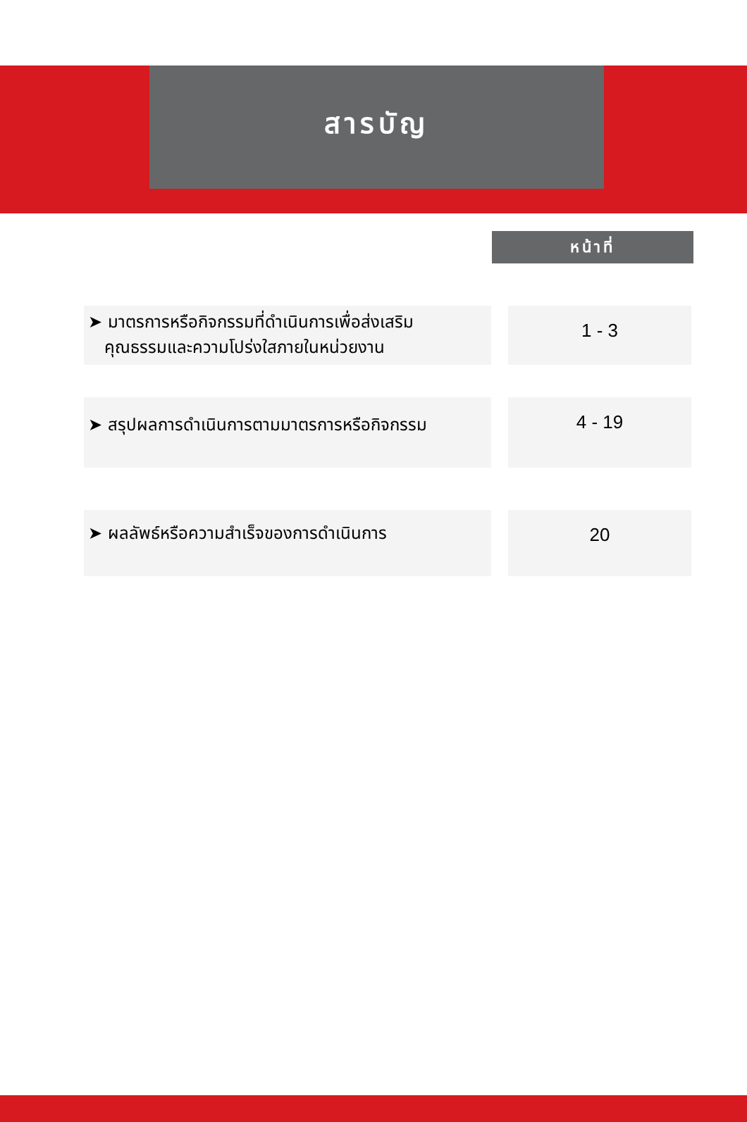สารบัญ
หน้าที่
| ➤ มาตรการหรือกิจกรรมที่ดำเนินการเพื่อส่งเสริม คุณธรรมและความโปร่งใสภายในหน่วยงาน | | 1 - 3 |
| ➤ สรุปผลการดำเนินการตามมาตรการหรือกิจกรรม | | 4 - 19 |
| ➤ ผลลัพธ์หรือความสำเร็จของการดำเนินการ | | 20 |